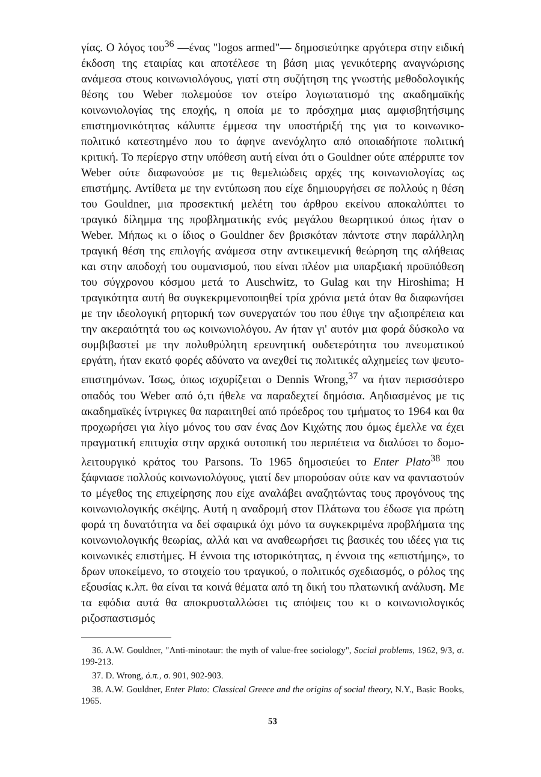γίας. Ο λόγος του<sup>36</sup> —ένας "logos armed"— δημοσιεύτηκε αργότερα στην ειδική έκδοση της εταιρίας και αποτέλεσε τη βάση μιας γενικότερης αναγνώρισης ανάμεσα στους κοινωνιολόγους, γιατί στη συζήτηση της γνωστής μεθοδολογικής θέσης του Weber πολεμούσε τον στείρο λογιωτατισμό της ακαδημαϊκής κοινωνιολογίας της εποχής, η οποία με το πρόσχημα μιας αμφισβητήσιμης επιστημονικότητας κάλυπτε έμμεσα την υποστήριξή της για το κοινωνικο-πολιτικό κατεστημένο που το άφηνε ανενόχλητο από οποιαδήποτε πολιτική κριτική. Το περίεργο στην υπόθεση αυτή είναι ότι ο Gouldner ούτε απέρριπτε τον Weber ούτε διαφωνούσε με τις θεμελιώδεις αρχές της κοινωνιολογίας ως επιστήμης. Αντίθετα με την εντύπωση που είχε δημιουργήσει σε πολλούς η θέση του Gouldner, μια προσεκτική μελέτη του άρθρου εκείνου αποκαλύπτει το τραγικό δίλημμα της προβληματικής ενός μεγάλου θεωρητικού όπως ήταν ο Weber. Μήπως κι ο ίδιος ο Gouldner δεν βρισκόταν πάντοτε στην παράλληλη τραγική θέση της επιλογής ανάμεσα στην αντικειμενική θεώρηση της αλήθειας και στην αποδοχή του ουμανισμού, που είναι πλέον μια υπαρξιακή προϋπόθεση του σύγχρονου κόσμου μετά το Auschwitz, το Gulag και την Hiroshima; Η τραγικότητα αυτή θα συγκεκριμενοποιηθεί τρία χρόνια μετά όταν θα διαφωνήσει με την ιδεολογική ρητορική των συνεργατών του που έθιγε την αξιοπρέπεια και την ακεραιότητά του ως κοινωνιολόγου. Αν ήταν γι' αυτόν μια φορά δύσκολο να συμβιβαστεί με την πολυθρύλητη ερευνητική ουδετερότητα του πνευματικού εργάτη, ήταν εκατό φορές αδύνατο να ανεχθεί τις πολιτικές αλχημείες των ψευτο-επιστημόνων. Ίσως, όπως ισχυρίζεται ο Dennis Wrong,<sup>37</sup> να ήταν περισσότερο οπαδός του Weber από ό,τι ήθελε να παραδεχτεί δημόσια. Αηδιασμένος με τις ακαδημαϊκές ίντριγκες θα παραιτηθεί από πρόεδρος του τμήματος το 1964 και θα προχωρήσει για λίγο μόνος του σαν ένας Δον Κιχώτης που όμως έμελλε να έχει πραγματική επιτυχία στην αρχικά ουτοπική του περιπέτεια να διαλύσει το δομο-λειτουργικό κράτος του Parsons. Το 1965 δημοσιεύει το Enter Plato<sup>38</sup> που ξάφνιασε πολλούς κοινωνιολόγους, γιατί δεν μπορούσαν ούτε καν να φανταστούν το μέγεθος της επιχείρησης που είχε αναλάβει αναζητώντας τους προγόνους της κοινωνιολογικής σκέψης. Αυτή η αναδρομή στον Πλάτωνα του έδωσε για πρώτη φορά τη δυνατότητα να δεί σφαιρικά όχι μόνο τα συγκεκριμένα προβλήματα της κοινωνιολογικής θεωρίας, αλλά και να αναθεωρήσει τις βασικές του ιδέες για τις κοινωνικές επιστήμες. Η έννοια της ιστορικότητας, η έννοια της «επιστήμης», το δρων υποκείμενο, το στοιχείο του τραγικού, ο πολιτικός σχεδιασμός, ο ρόλος της εξουσίας κ.λπ. θα είναι τα κοινά θέματα από τη δική του πλατωνική ανάλυση. Με τα εφόδια αυτά θα αποκρυσταλλώσει τις απόψεις του κι ο κοινωνιολογικός ριζοσπαστισμός
36. A.W. Gouldner, "Anti-minotaur: the myth of value-free sociology", Social problems, 1962, 9/3, σ. 199-213.
37. D. Wrong, ό.π., σ. 901, 902-903.
38. A.W. Gouldner, Enter Plato: Classical Greece and the origins of social theory, N.Y., Basic Books, 1965.
53